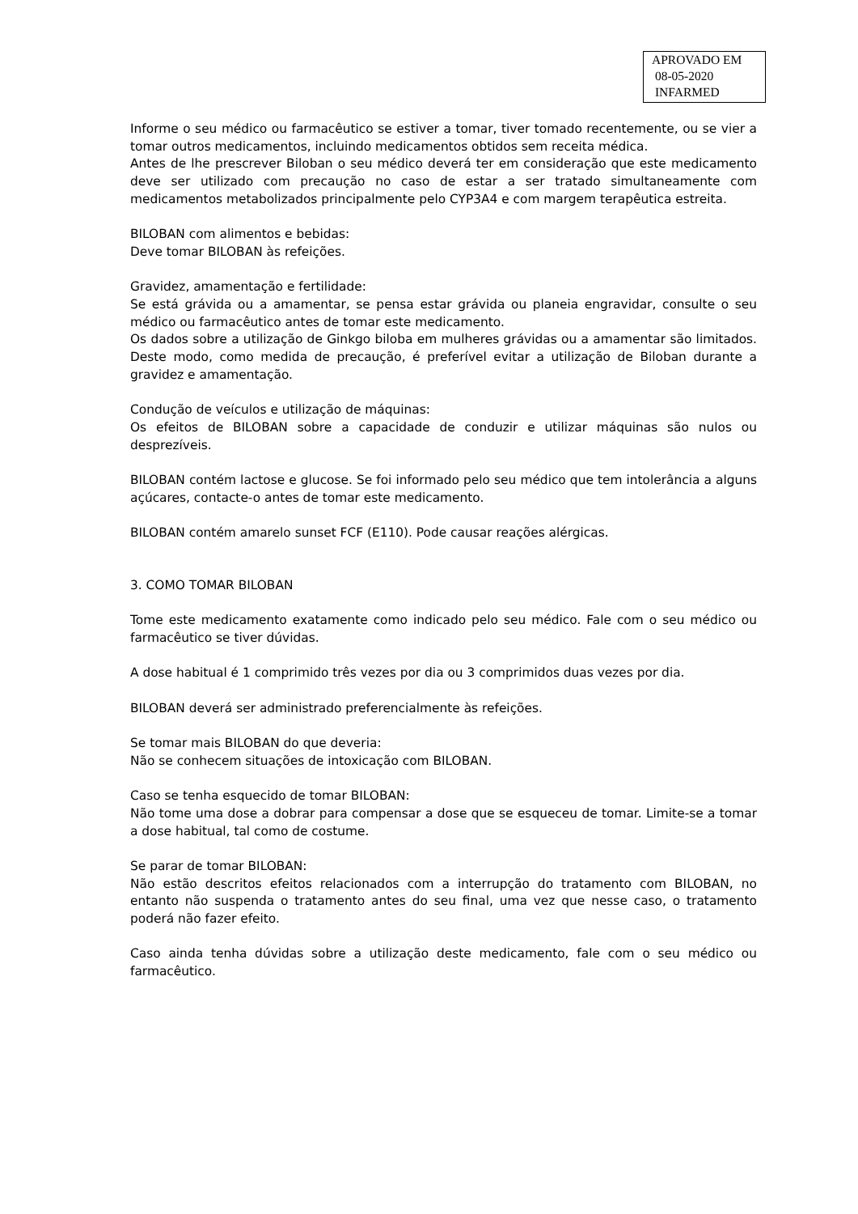APROVADO EM
08-05-2020
INFARMED
Informe o seu médico ou farmacêutico se estiver a tomar, tiver tomado recentemente, ou se vier a tomar outros medicamentos, incluindo medicamentos obtidos sem receita médica.
Antes de lhe prescrever Biloban o seu médico deverá ter em consideração que este medicamento deve ser utilizado com precaução no caso de estar a ser tratado simultaneamente com medicamentos metabolizados principalmente pelo CYP3A4 e com margem terapêutica estreita.
BILOBAN com alimentos e bebidas:
Deve tomar BILOBAN às refeições.
Gravidez, amamentação e fertilidade:
Se está grávida ou a amamentar, se pensa estar grávida ou planeia engravidar, consulte o seu médico ou farmacêutico antes de tomar este medicamento.
Os dados sobre a utilização de Ginkgo biloba em mulheres grávidas ou a amamentar são limitados. Deste modo, como medida de precaução, é preferível evitar a utilização de Biloban durante a gravidez e amamentação.
Condução de veículos e utilização de máquinas:
Os efeitos de BILOBAN sobre a capacidade de conduzir e utilizar máquinas são nulos ou desprezíveis.
BILOBAN contém lactose e glucose. Se foi informado pelo seu médico que tem intolerância a alguns açúcares, contacte-o antes de tomar este medicamento.
BILOBAN contém amarelo sunset FCF (E110). Pode causar reações alérgicas.
3. COMO TOMAR BILOBAN
Tome este medicamento exatamente como indicado pelo seu médico. Fale com o seu médico ou farmacêutico se tiver dúvidas.
A dose habitual é 1 comprimido três vezes por dia ou 3 comprimidos duas vezes por dia.
BILOBAN deverá ser administrado preferencialmente às refeições.
Se tomar mais BILOBAN do que deveria:
Não se conhecem situações de intoxicação com BILOBAN.
Caso se tenha esquecido de tomar BILOBAN:
Não tome uma dose a dobrar para compensar a dose que se esqueceu de tomar. Limite-se a tomar a dose habitual, tal como de costume.
Se parar de tomar BILOBAN:
Não estão descritos efeitos relacionados com a interrupção do tratamento com BILOBAN, no entanto não suspenda o tratamento antes do seu final, uma vez que nesse caso, o tratamento poderá não fazer efeito.
Caso ainda tenha dúvidas sobre a utilização deste medicamento, fale com o seu médico ou farmacêutico.